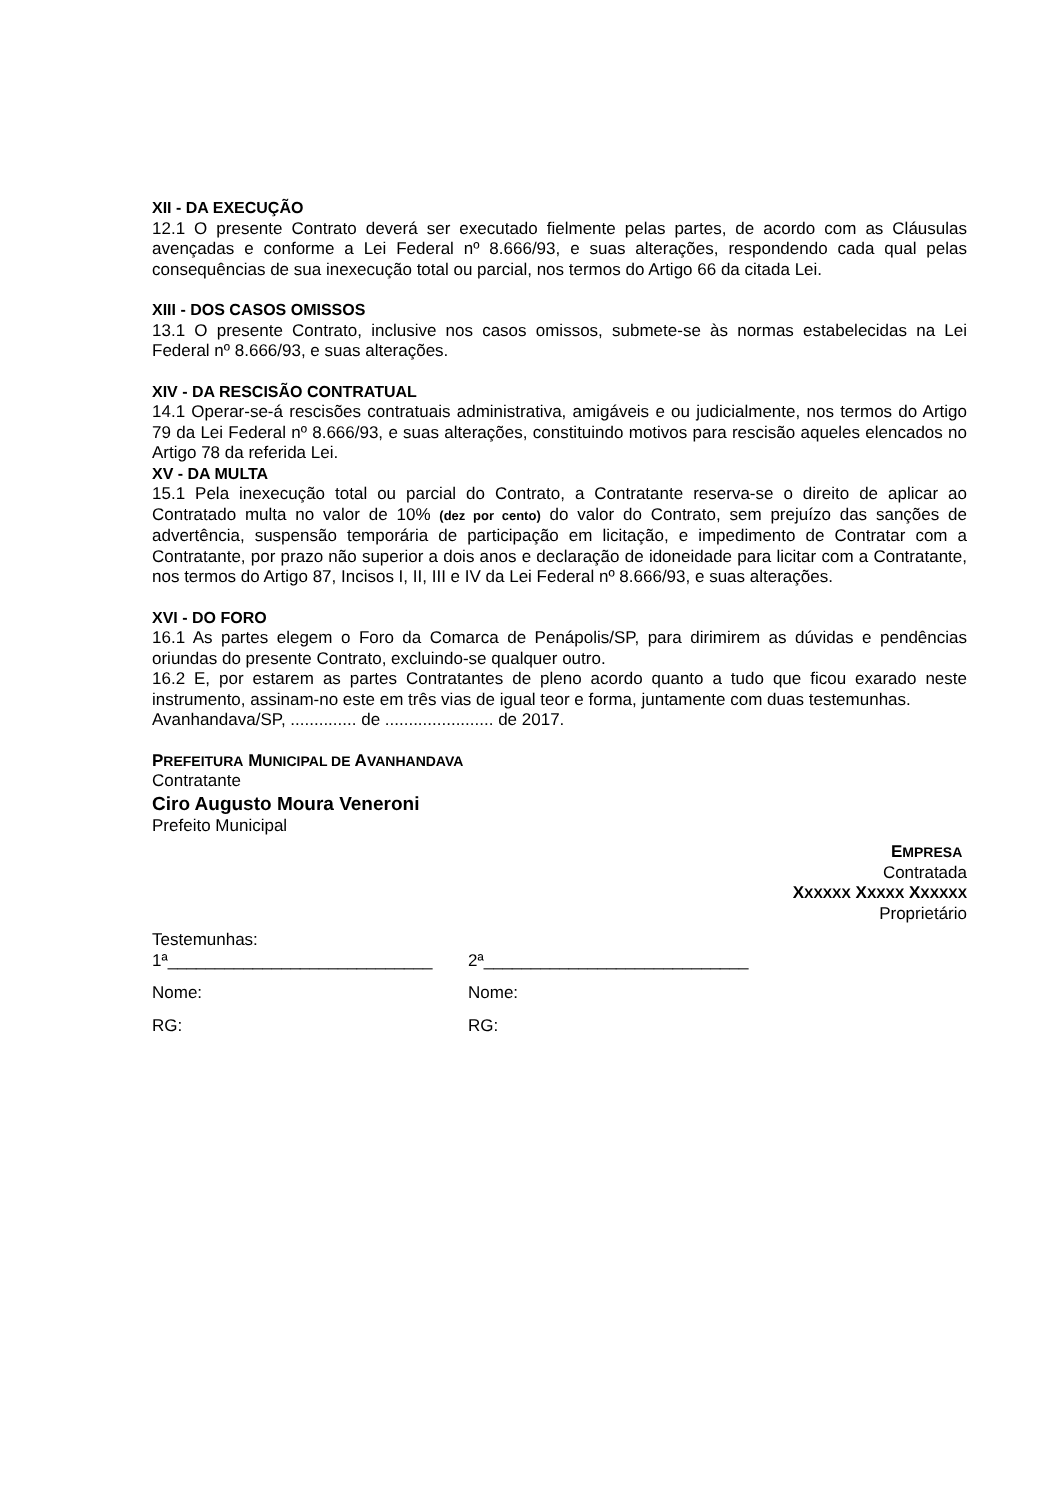XII - DA EXECUÇÃO
12.1 O presente Contrato deverá ser executado fielmente pelas partes, de acordo com as Cláusulas avençadas e conforme a Lei Federal nº 8.666/93, e suas alterações, respondendo cada qual pelas consequências de sua inexecução total ou parcial, nos termos do Artigo 66 da citada Lei.
XIII - DOS CASOS OMISSOS
13.1 O presente Contrato, inclusive nos casos omissos, submete-se às normas estabelecidas na Lei Federal nº 8.666/93, e suas alterações.
XIV - DA RESCISÃO CONTRATUAL
14.1 Operar-se-á rescisões contratuais administrativa, amigáveis e ou judicialmente, nos termos do Artigo 79 da Lei Federal nº 8.666/93, e suas alterações, constituindo motivos para rescisão aqueles elencados no Artigo 78 da referida Lei.
XV - DA MULTA
15.1 Pela inexecução total ou parcial do Contrato, a Contratante reserva-se o direito de aplicar ao Contratado multa no valor de 10% (dez por cento) do valor do Contrato, sem prejuízo das sanções de advertência, suspensão temporária de participação em licitação, e impedimento de Contratar com a Contratante, por prazo não superior a dois anos e declaração de idoneidade para licitar com a Contratante, nos termos do Artigo 87, Incisos I, II, III e IV da Lei Federal nº 8.666/93, e suas alterações.
XVI - DO FORO
16.1 As partes elegem o Foro da Comarca de Penápolis/SP, para dirimirem as dúvidas e pendências oriundas do presente Contrato, excluindo-se qualquer outro.
16.2 E, por estarem as partes Contratantes de pleno acordo quanto a tudo que ficou exarado neste instrumento, assinam-no este em três vias de igual teor e forma, juntamente com duas testemunhas.
Avanhandava/SP, .............. de ....................... de 2017.
PREFEITURA MUNICIPAL DE AVANHANDAVA
Contratante
Ciro Augusto Moura Veneroni
Prefeito Municipal
EMPRESA
Contratada
XXXXXX XXXXX XXXXXX
Proprietário
Testemunhas:
1ª____________________________ 2ª____________________________
Nome: Nome:
RG: RG: